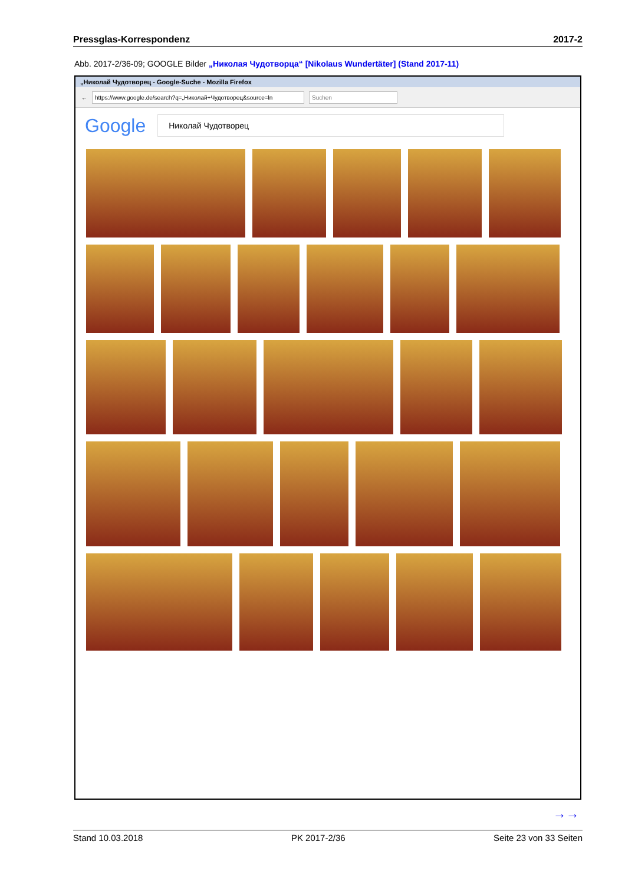Pressglas-Korrespondenz 2017-2
Abb. 2017-2/36-09; GOOGLE Bilder „Николая Чудотворца“ [Nikolaus Wundertäter] (Stand 2017-11)
„Николай Чудотворец - Google-Suche - Mozilla Firefox
←
https://www.google.de/search?q=„Николай+Чудотворец&source=ln
Suchen
Google
Николай Чудотворец
→→
Stand 10.03.2018 PK 2017-2/36 Seite 23 von 33 Seiten